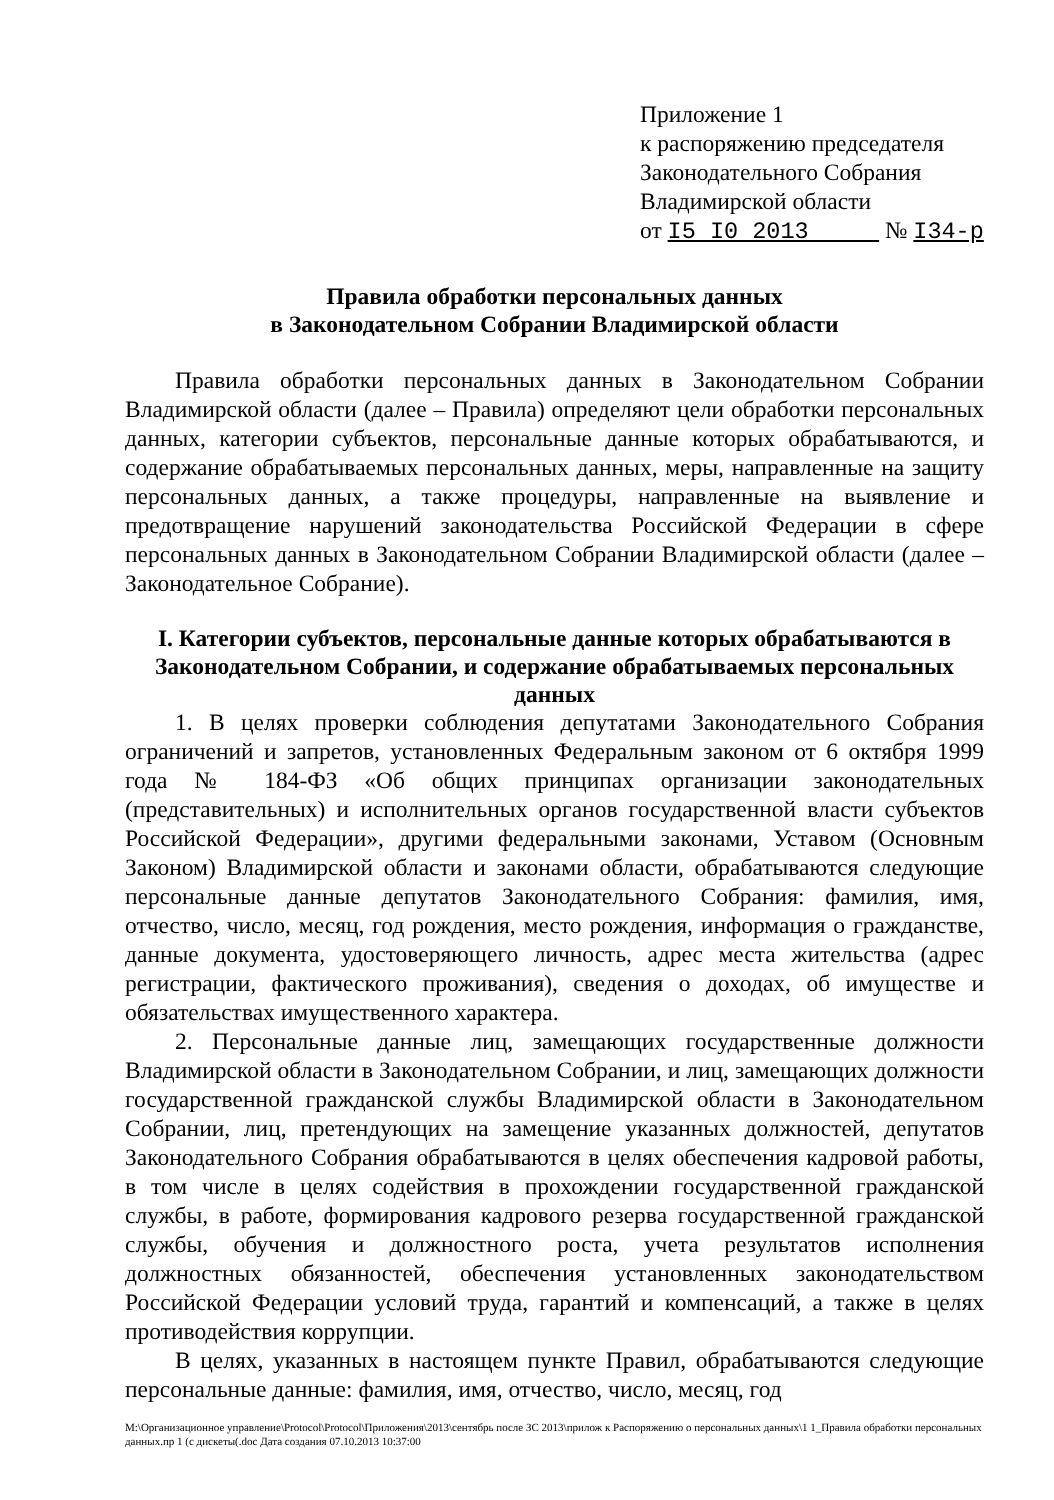Приложение 1
к распоряжению председателя
Законодательного Собрания
Владимирской области
от I5 I0 2013 № I34-р
Правила обработки персональных данных
в Законодательном Собрании Владимирской области
Правила обработки персональных данных в Законодательном Собрании Владимирской области (далее – Правила) определяют цели обработки персональных данных, категории субъектов, персональные данные которых обрабатываются, и содержание обрабатываемых персональных данных, меры, направленные на защиту персональных данных, а также процедуры, направленные на выявление и предотвращение нарушений законодательства Российской Федерации в сфере персональных данных в Законодательном Собрании Владимирской области (далее – Законодательное Собрание).
I. Категории субъектов, персональные данные которых обрабатываются в Законодательном Собрании, и содержание обрабатываемых персональных данных
1. В целях проверки соблюдения депутатами Законодательного Собрания ограничений и запретов, установленных Федеральным законом от 6 октября 1999 года № 184-ФЗ «Об общих принципах организации законодательных (представительных) и исполнительных органов государственной власти субъектов Российской Федерации», другими федеральными законами, Уставом (Основным Законом) Владимирской области и законами области, обрабатываются следующие персональные данные депутатов Законодательного Собрания: фамилия, имя, отчество, число, месяц, год рождения, место рождения, информация о гражданстве, данные документа, удостоверяющего личность, адрес места жительства (адрес регистрации, фактического проживания), сведения о доходах, об имуществе и обязательствах имущественного характера.
2. Персональные данные лиц, замещающих государственные должности Владимирской области в Законодательном Собрании, и лиц, замещающих должности государственной гражданской службы Владимирской области в Законодательном Собрании, лиц, претендующих на замещение указанных должностей, депутатов Законодательного Собрания обрабатываются в целях обеспечения кадровой работы, в том числе в целях содействия в прохождении государственной гражданской службы, в работе, формирования кадрового резерва государственной гражданской службы, обучения и должностного роста, учета результатов исполнения должностных обязанностей, обеспечения установленных законодательством Российской Федерации условий труда, гарантий и компенсаций, а также в целях противодействия коррупции.
В целях, указанных в настоящем пункте Правил, обрабатываются следующие персональные данные: фамилия, имя, отчество, число, месяц, год
M:\Организационное управление\Protocol\Protocol\Приложения\2013\сентябрь после ЗС 2013\прилож к Распоряжению о персональных данных\1 1_Правила обработки персональных данных.пр 1 (с дискеты(.doc Дата создания 07.10.2013 10:37:00